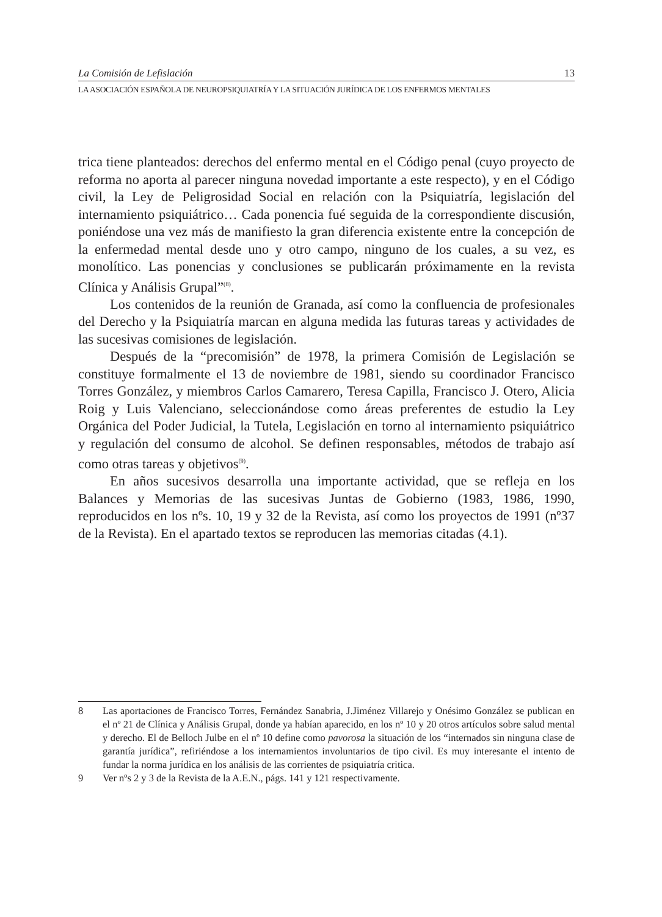La Comisión de Lefislación 13
LA ASOCIACIÓN ESPAÑOLA DE NEUROPSIQUIATRÍA Y LA SITUACIÓN JURÍDICA DE LOS ENFERMOS MENTALES
trica tiene planteados: derechos del enfermo mental en el Código penal (cuyo proyecto de reforma no aporta al parecer ninguna novedad importante a este respecto), y en el Código civil, la Ley de Peligrosidad Social en relación con la Psiquiatría, legislación del internamiento psiquiátrico… Cada ponencia fué seguida de la correspondiente discusión, poniéndose una vez más de manifiesto la gran diferencia existente entre la concepción de la enfermedad mental desde uno y otro campo, ninguno de los cuales, a su vez, es monolítico. Las ponencias y conclusiones se publicarán próximamente en la revista Clínica y Análisis Grupal”<sup>(8)</sup>.
Los contenidos de la reunión de Granada, así como la confluencia de profesionales del Derecho y la Psiquiatría marcan en alguna medida las futuras tareas y actividades de las sucesivas comisiones de legislación.
Después de la “precomisión” de 1978, la primera Comisión de Legislación se constituye formalmente el 13 de noviembre de 1981, siendo su coordinador Francisco Torres González, y miembros Carlos Camarero, Teresa Capilla, Francisco J. Otero, Alicia Roig y Luis Valenciano, seleccionándose como áreas preferentes de estudio la Ley Orgánica del Poder Judicial, la Tutela, Legislación en torno al internamiento psiquiátrico y regulación del consumo de alcohol. Se definen responsables, métodos de trabajo así como otras tareas y objetivos<sup>(9)</sup>.
En años sucesivos desarrolla una importante actividad, que se refleja en los Balances y Memorias de las sucesivas Juntas de Gobierno (1983, 1986, 1990, reproducidos en los nºs. 10, 19 y 32 de la Revista, así como los proyectos de 1991 (nº37 de la Revista). En el apartado textos se reproducen las memorias citadas (4.1).
8 Las aportaciones de Francisco Torres, Fernández Sanabria, J.Jiménez Villarejo y Onésimo González se publican en el nº 21 de Clínica y Análisis Grupal, donde ya habían aparecido, en los nº 10 y 20 otros artículos sobre salud mental y derecho. El de Belloch Julbe en el nº 10 define como pavorosa la situación de los “internados sin ninguna clase de garantía jurídica”, refiriéndose a los internamientos involuntarios de tipo civil. Es muy interesante el intento de fundar la norma jurídica en los análisis de las corrientes de psiquiatría critica.
9 Ver nºs 2 y 3 de la Revista de la A.E.N., págs. 141 y 121 respectivamente.